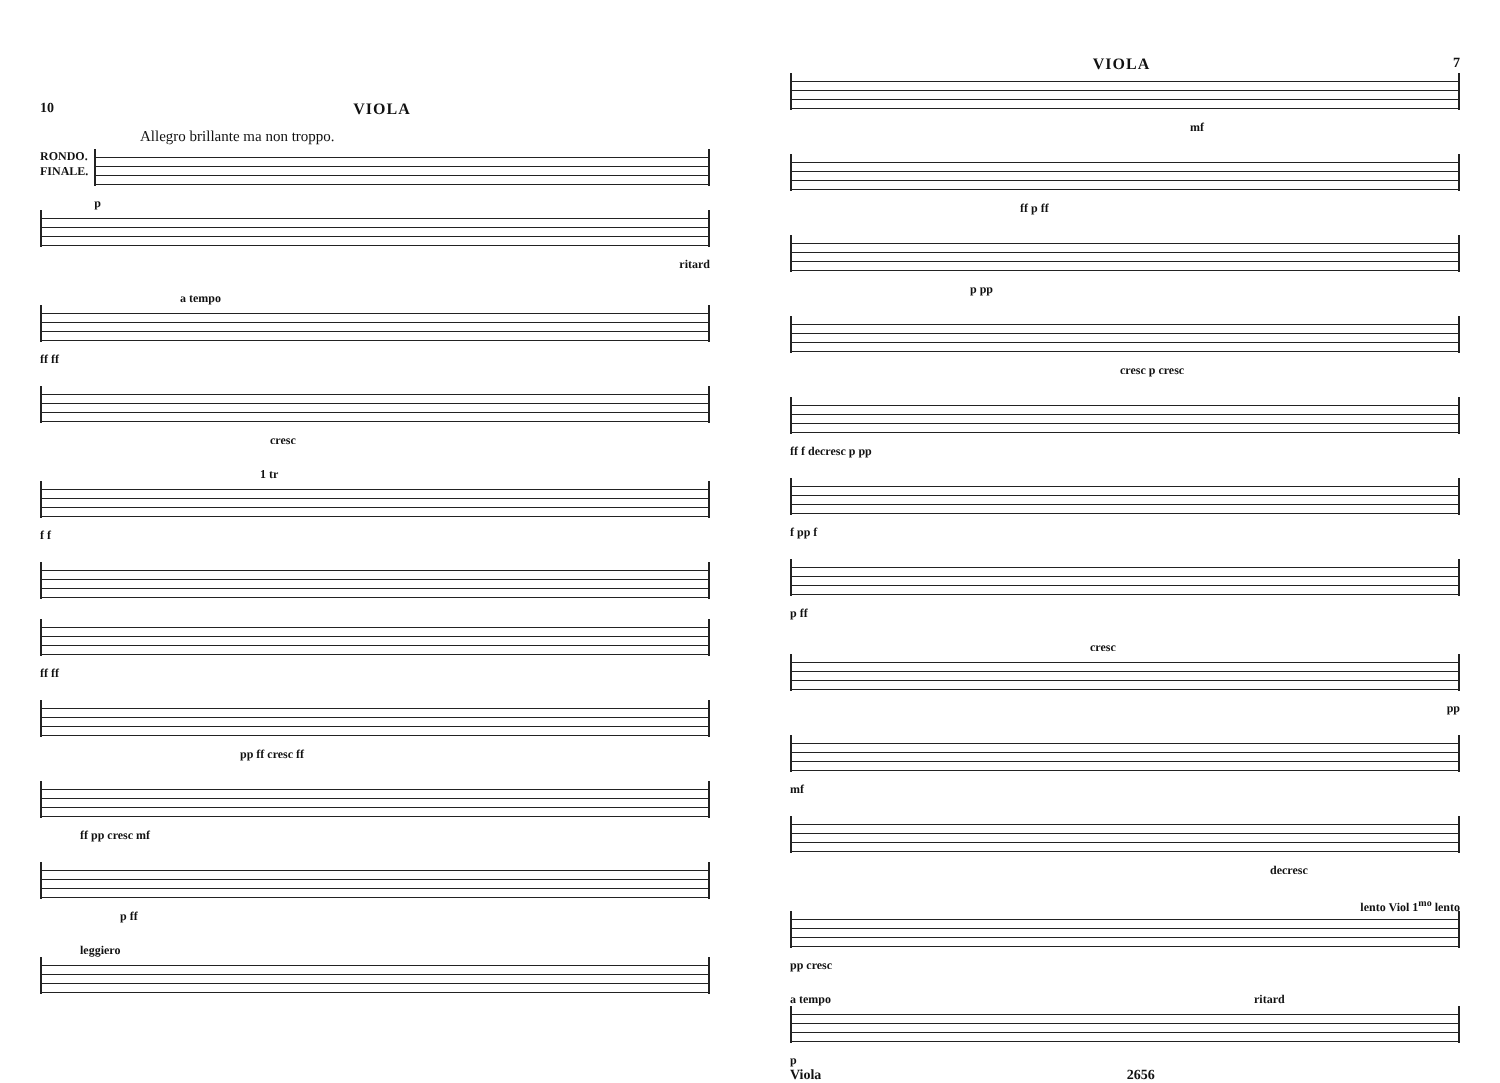10 VIOLA
Allegro brillante ma non troppo.
RONDO.
FINALE.
p
ritard
a tempo
ff ff
cresc
1 tr
f f
ff ff
pp ff cresc ff
ff pp cresc mf
p ff
leggiero
VIOLA 7
mf
ff p ff
p pp
cresc p cresc
ff f decresc p pp
f pp f
p ff
cresc
pp
mf
decresc
lento Viol 1<sup>mo</sup> lento
pp cresc
a tempo ritard
p
Viola 2656